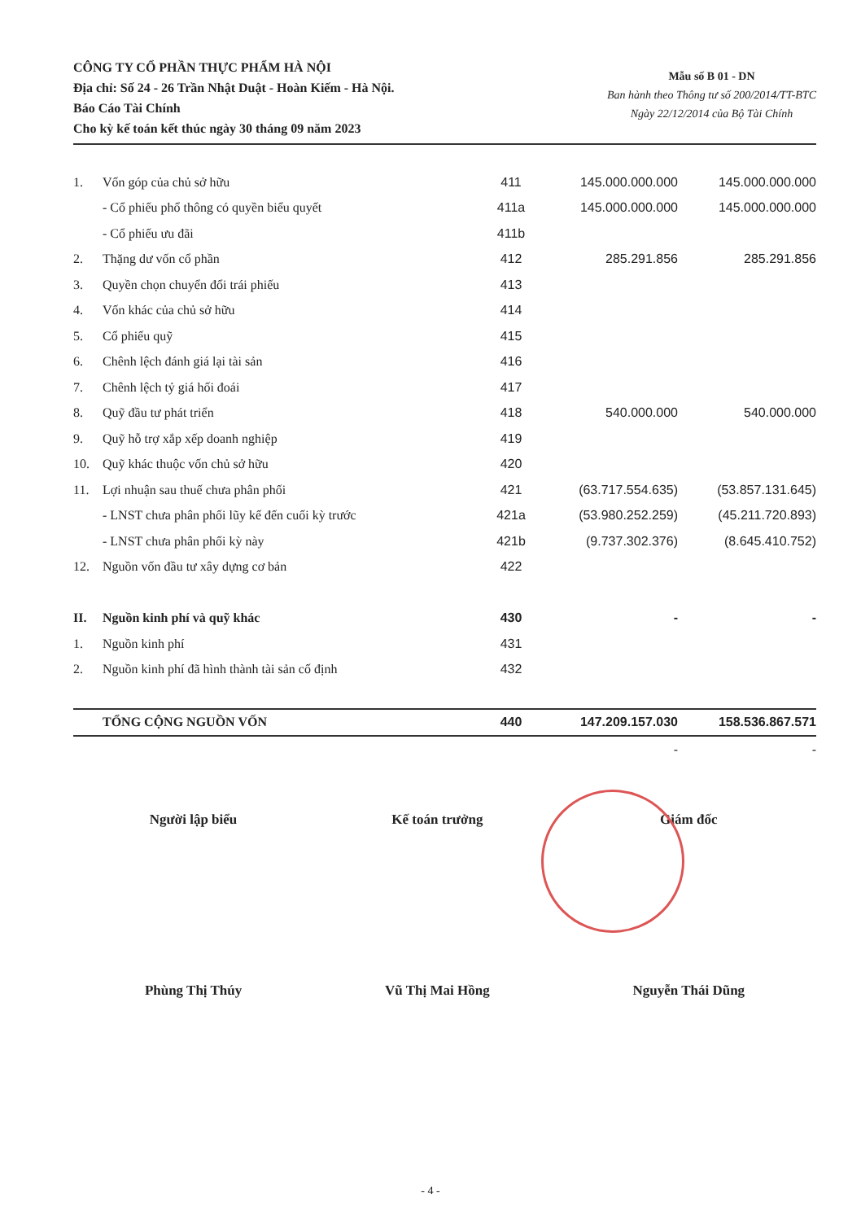CÔNG TY CỔ PHẦN THỰC PHẨM HÀ NỘI
Địa chỉ: Số 24 - 26 Trần Nhật Duật - Hoàn Kiếm - Hà Nội.
Báo Cáo Tài Chính
Cho kỳ kế toán kết thúc ngày 30 tháng 09 năm 2023
Mẫu số B 01 - DN
Ban hành theo Thông tư số 200/2014/TT-BTC
Ngày 22/12/2014 của Bộ Tài Chính
| 1. | Vốn góp của chủ sở hữu | 411 | 145.000.000.000 | 145.000.000.000 |
| | - Cổ phiếu phổ thông có quyền biểu quyết | 411a | 145.000.000.000 | 145.000.000.000 |
| | - Cổ phiếu ưu đãi | 411b | | |
| 2. | Thặng dư vốn cổ phần | 412 | 285.291.856 | 285.291.856 |
| 3. | Quyền chọn chuyển đổi trái phiếu | 413 | | |
| 4. | Vốn khác của chủ sở hữu | 414 | | |
| 5. | Cổ phiếu quỹ | 415 | | |
| 6. | Chênh lệch đánh giá lại tài sản | 416 | | |
| 7. | Chênh lệch tỷ giá hối đoái | 417 | | |
| 8. | Quỹ đầu tư phát triển | 418 | 540.000.000 | 540.000.000 |
| 9. | Quỹ hỗ trợ xắp xếp doanh nghiệp | 419 | | |
| 10. | Quỹ khác thuộc vốn chủ sở hữu | 420 | | |
| 11. | Lợi nhuận sau thuế chưa phân phối | 421 | (63.717.554.635) | (53.857.131.645) |
| | - LNST chưa phân phối lũy kế đến cuối kỳ trước | 421a | (53.980.252.259) | (45.211.720.893) |
| | - LNST chưa phân phối kỳ này | 421b | (9.737.302.376) | (8.645.410.752) |
| 12. | Nguồn vốn đầu tư xây dựng cơ bản | 422 | | |
| II. | Nguồn kinh phí và quỹ khác | 430 | - | - |
| 1. | Nguồn kinh phí | 431 | | |
| 2. | Nguồn kinh phí đã hình thành tài sản cố định | 432 | | |
| | TỔNG CỘNG NGUỒN VỐN | 440 | 147.209.157.030 | 158.536.867.571 |
| | | | - | - |
Người lập biểu
Phùng Thị Thúy
Kế toán trưởng
Vũ Thị Mai Hồng
Giám đốc
Nguyễn Thái Dũng
- 4 -